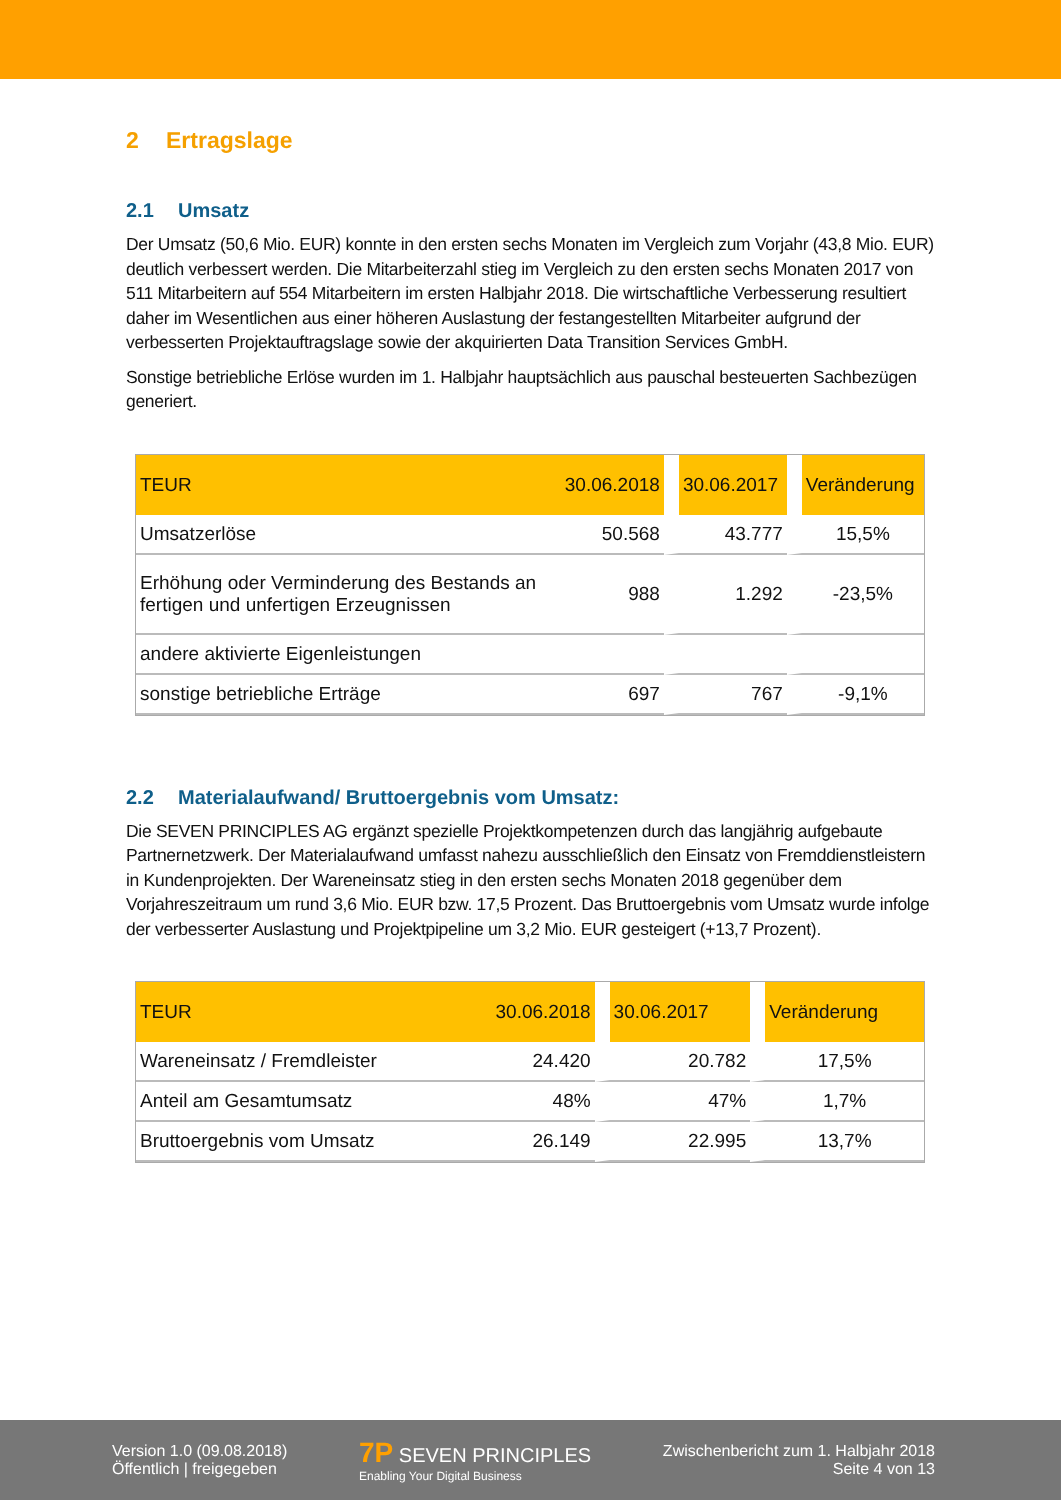2 Ertragslage
2.1 Umsatz
Der Umsatz (50,6 Mio. EUR) konnte in den ersten sechs Monaten im Vergleich zum Vorjahr (43,8 Mio. EUR) deutlich verbessert werden. Die Mitarbeiterzahl stieg im Vergleich zu den ersten sechs Monaten 2017 von 511 Mitarbeitern auf 554 Mitarbeitern im ersten Halbjahr 2018. Die wirtschaftliche Verbesserung resultiert daher im Wesentlichen aus einer höheren Auslastung der festangestellten Mitarbeiter aufgrund der verbesserten Projektauftragslage sowie der akquirierten Data Transition Services GmbH.
Sonstige betriebliche Erlöse wurden im 1. Halbjahr hauptsächlich aus pauschal besteuerten Sachbezügen generiert.
| TEUR | 30.06.2018 | 30.06.2017 | Veränderung |
| --- | --- | --- | --- |
| Umsatzerlöse | 50.568 | 43.777 | 15,5% |
| Erhöhung oder Verminderung des Bestands an fertigen und unfertigen Erzeugnissen | 988 | 1.292 | -23,5% |
| andere aktivierte Eigenleistungen | | | |
| sonstige betriebliche Erträge | 697 | 767 | -9,1% |
2.2 Materialaufwand/ Bruttoergebnis vom Umsatz:
Die SEVEN PRINCIPLES AG ergänzt spezielle Projektkompetenzen durch das langjährig aufgebaute Partnernetzwerk. Der Materialaufwand umfasst nahezu ausschließlich den Einsatz von Fremddienstleistern in Kundenprojekten. Der Wareneinsatz stieg in den ersten sechs Monaten 2018 gegenüber dem Vorjahreszeitraum um rund 3,6 Mio. EUR bzw. 17,5 Prozent. Das Bruttoergebnis vom Umsatz wurde infolge der verbesserter Auslastung und Projektpipeline um 3,2 Mio. EUR gesteigert (+13,7 Prozent).
| TEUR | 30.06.2018 | 30.06.2017 | Veränderung |
| --- | --- | --- | --- |
| Wareneinsatz / Fremdleister | 24.420 | 20.782 | 17,5% |
| Anteil am Gesamtumsatz | 48% | 47% | 1,7% |
| Bruttoergebnis vom Umsatz | 26.149 | 22.995 | 13,7% |
Version 1.0 (09.08.2018)
Öffentlich | freigegeben
7P SEVEN PRINCIPLES
Enabling Your Digital Business
Zwischenbericht zum 1. Halbjahr 2018
Seite 4 von 13